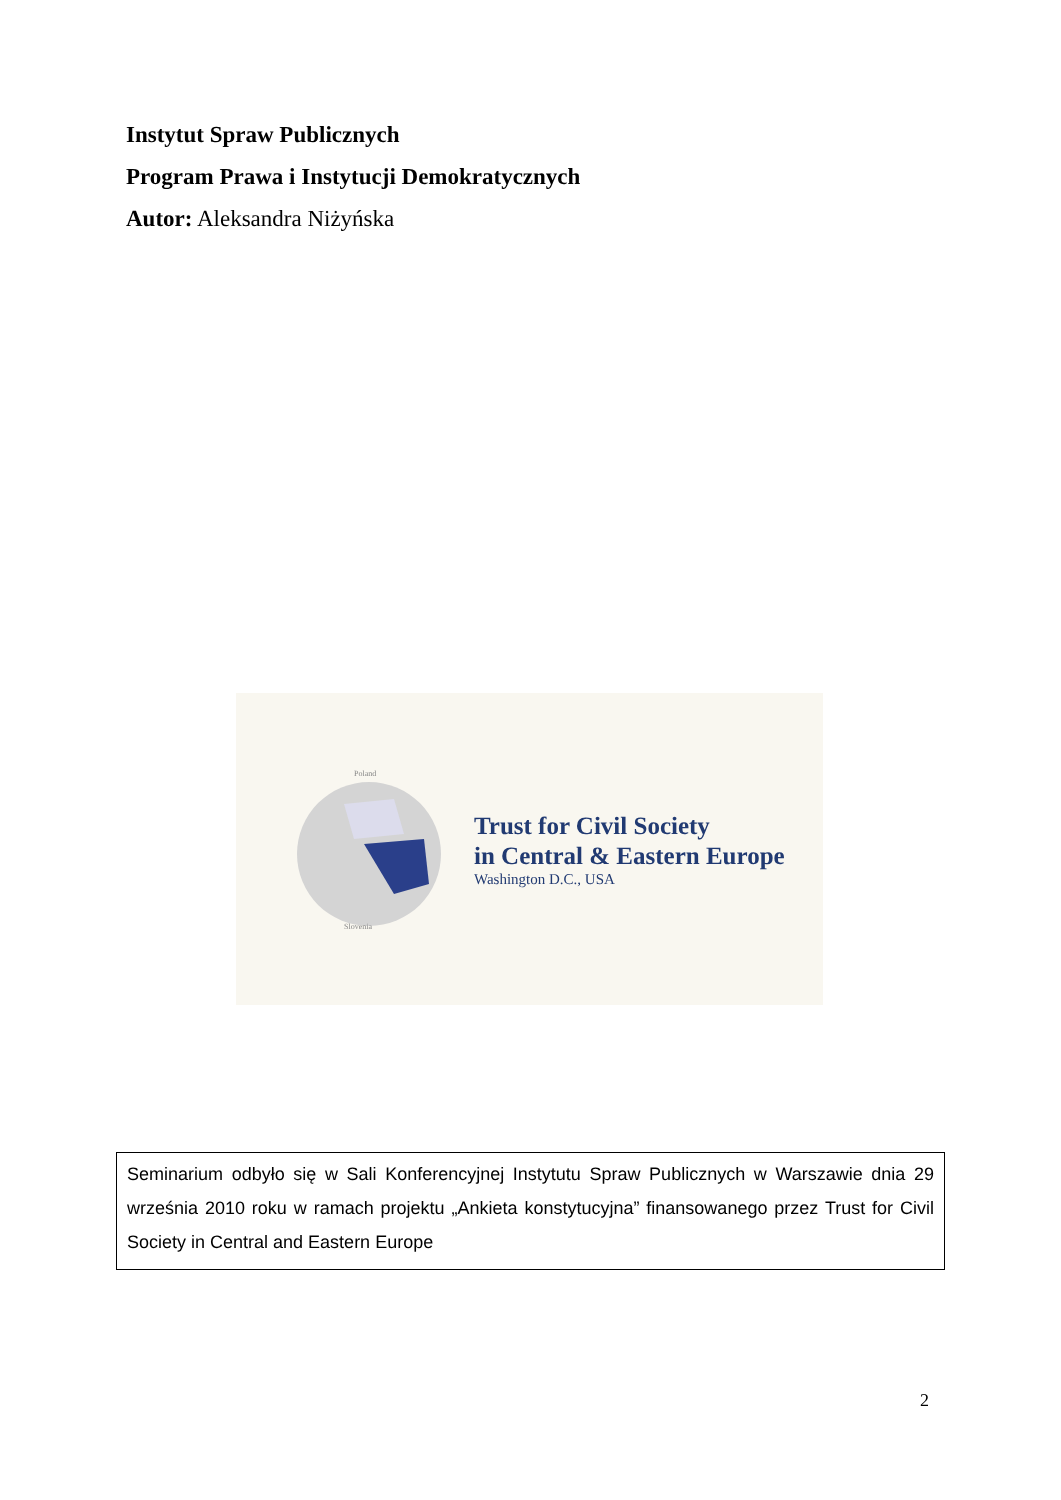Instytut Spraw Publicznych
Program Prawa i Instytucji Demokratycznych
Autor: Aleksandra Niżyńska
Poland
Slovenia
Trust for Civil Society
in Central & Eastern Europe
Washington D.C., USA
Seminarium odbyło się w Sali Konferencyjnej Instytutu Spraw Publicznych w Warszawie dnia 29 września 2010 roku w ramach projektu „Ankieta konstytucyjna” finansowanego przez Trust for Civil Society in Central and Eastern Europe
2